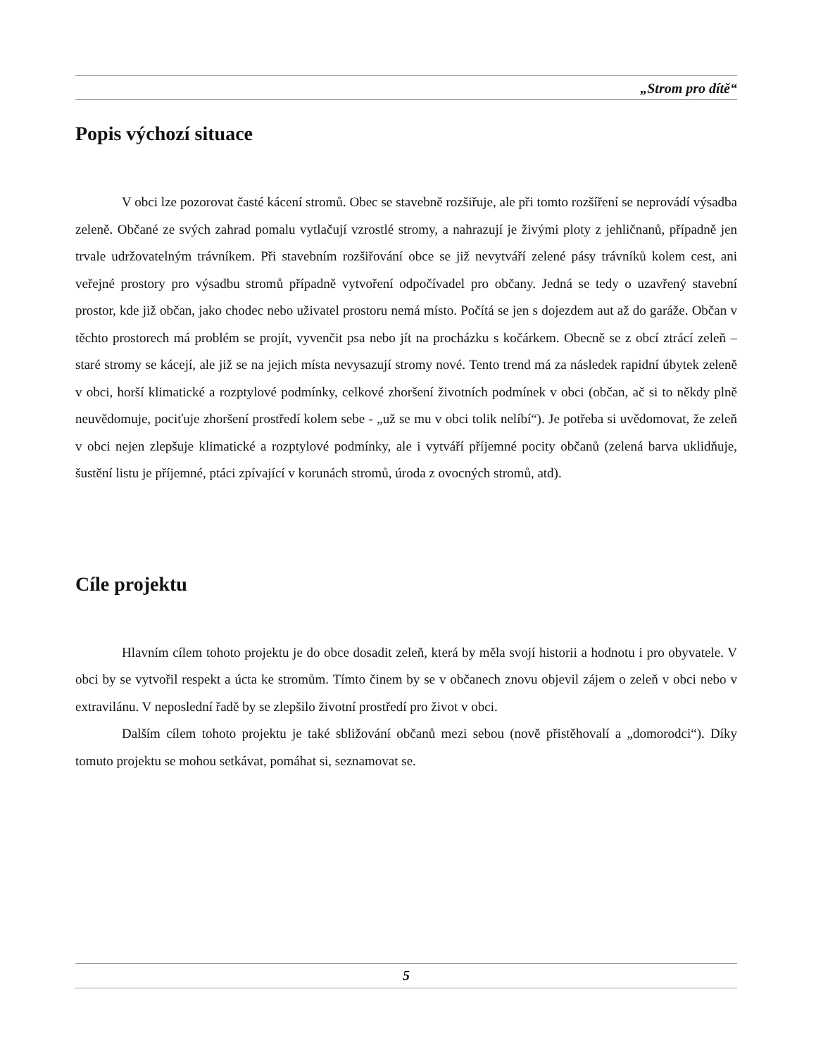„Strom pro dítě“
Popis výchozí situace
V obci lze pozorovat časté kácení stromů. Obec se stavebně rozšiřuje, ale při tomto rozšíření se neprovádí výsadba zeleně. Občané ze svých zahrad pomalu vytlačují vzrostlé stromy, a nahrazují je živými ploty z jehličnanů, případně jen trvale udržovatelným trávníkem. Při stavebním rozšiřování obce se již nevytváří zelené pásy trávníků kolem cest, ani veřejné prostory pro výsadbu stromů případně vytvoření odpočívadel pro občany. Jedná se tedy o uzavřený stavební prostor, kde již občan, jako chodec nebo uživatel prostoru nemá místo. Počítá se jen s dojezdem aut až do garáže. Občan v těchto prostorech má problém se projít, vyvenčit psa nebo jít na procházku s kočárkem. Obecně se z obcí ztrácí zeleň – staré stromy se kácejí, ale již se na jejich místa nevysazují stromy nové. Tento trend má za následek rapidní úbytek zeleně v obci, horší klimatické a rozptylové podmínky, celkové zhoršení životních podmínek v obci (občan, ač si to někdy plně neuvědomuje, pociťuje zhoršení prostředí kolem sebe - „už se mu v obci tolik nelíbí“). Je potřeba si uvědomovat, že zeleň v obci nejen zlepšuje klimatické a rozptylové podmínky, ale i vytváří příjemné pocity občanů (zelená barva uklidňuje, šustění listu je příjemné, ptáci zpívající v korunách stromů, úroda z ovocných stromů, atd).
Cíle projektu
Hlavním cílem tohoto projektu je do obce dosadit zeleň, která by měla svojí historii a hodnotu i pro obyvatele. V obci by se vytvořil respekt a úcta ke stromům. Tímto činem by se v občanech znovu objevil zájem o zeleň v obci nebo v extravilánu. V neposlední řadě by se zlepšilo životní prostředí pro život v obci.
Dalším cílem tohoto projektu je také sbližování občanů mezi sebou (nově přistěhovalí a „domorodci“). Díky tomuto projektu se mohou setkávat, pomáhat si, seznamovat se.
5